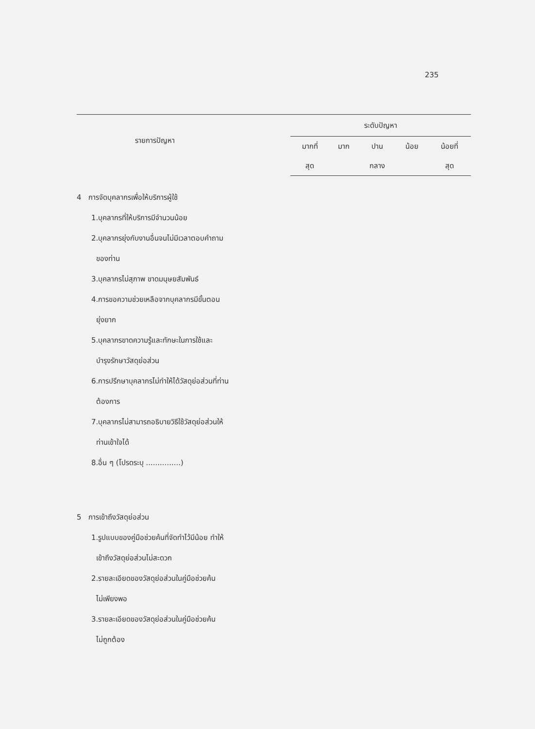235
| | ระดับปัญหา | | | | |
| --- | --- | --- | --- | --- | --- |
| | มากที่ | มาก | ปาน | น้อย | น้อยที่ |
| | สุด | | กลาง | | สุด |
| รายการปัญหา | | | | | |
| 4 การจัดบุคลากรเพื่อให้บริการผู้ใช้ | | | | | |
| 1.บุคลากรที่ให้บริการมีจำนวนน้อย | | | | | |
| 2.บุคลากรยุ่งกับงานอื่นจนไม่มีเวลาตอบคำถาม | | | | | |
| ของท่าน | | | | | |
| 3.บุคลากรไม่สุภาพ ขาดมนุษยสัมพันธ์ | | | | | |
| 4.การขอความช่วยเหลือจากบุคลากรมีขั้นตอน | | | | | |
| ยุ่งยาก | | | | | |
| 5.บุคลากรขาดความรู้และทักษะในการใช้และ | | | | | |
| บำรุงรักษาวัสดุย่อส่วน | | | | | |
| 6.การปรึกษาบุคลากรไม่ทำให้ได้วัสดุย่อส่วนที่ท่าน | | | | | |
| ต้องการ | | | | | |
| 7.บุคลากรไม่สามารถอธิบายวิธีใช้วัสดุย่อส่วนให้ | | | | | |
| ท่านเข้าใจได้ | | | | | |
| 8.อื่น ๆ (โปรดระบุ ...............) | | | | | |
| 5 การเข้าถึงวัสดุย่อส่วน | | | | | |
| 1.รูปแบบของคู่มือช่วยค้นที่จัดทำไว้มีน้อย ทำให้ | | | | | |
| เข้าถึงวัสดุย่อส่วนไม่สะดวก | | | | | |
| 2.รายละเอียดของวัสดุย่อส่วนในคู่มือช่วยค้น | | | | | |
| ไม่เพียงพอ | | | | | |
| 3.รายละเอียดของวัสดุย่อส่วนในคู่มือช่วยค้น | | | | | |
| ไม่ถูกต้อง | | | | | |